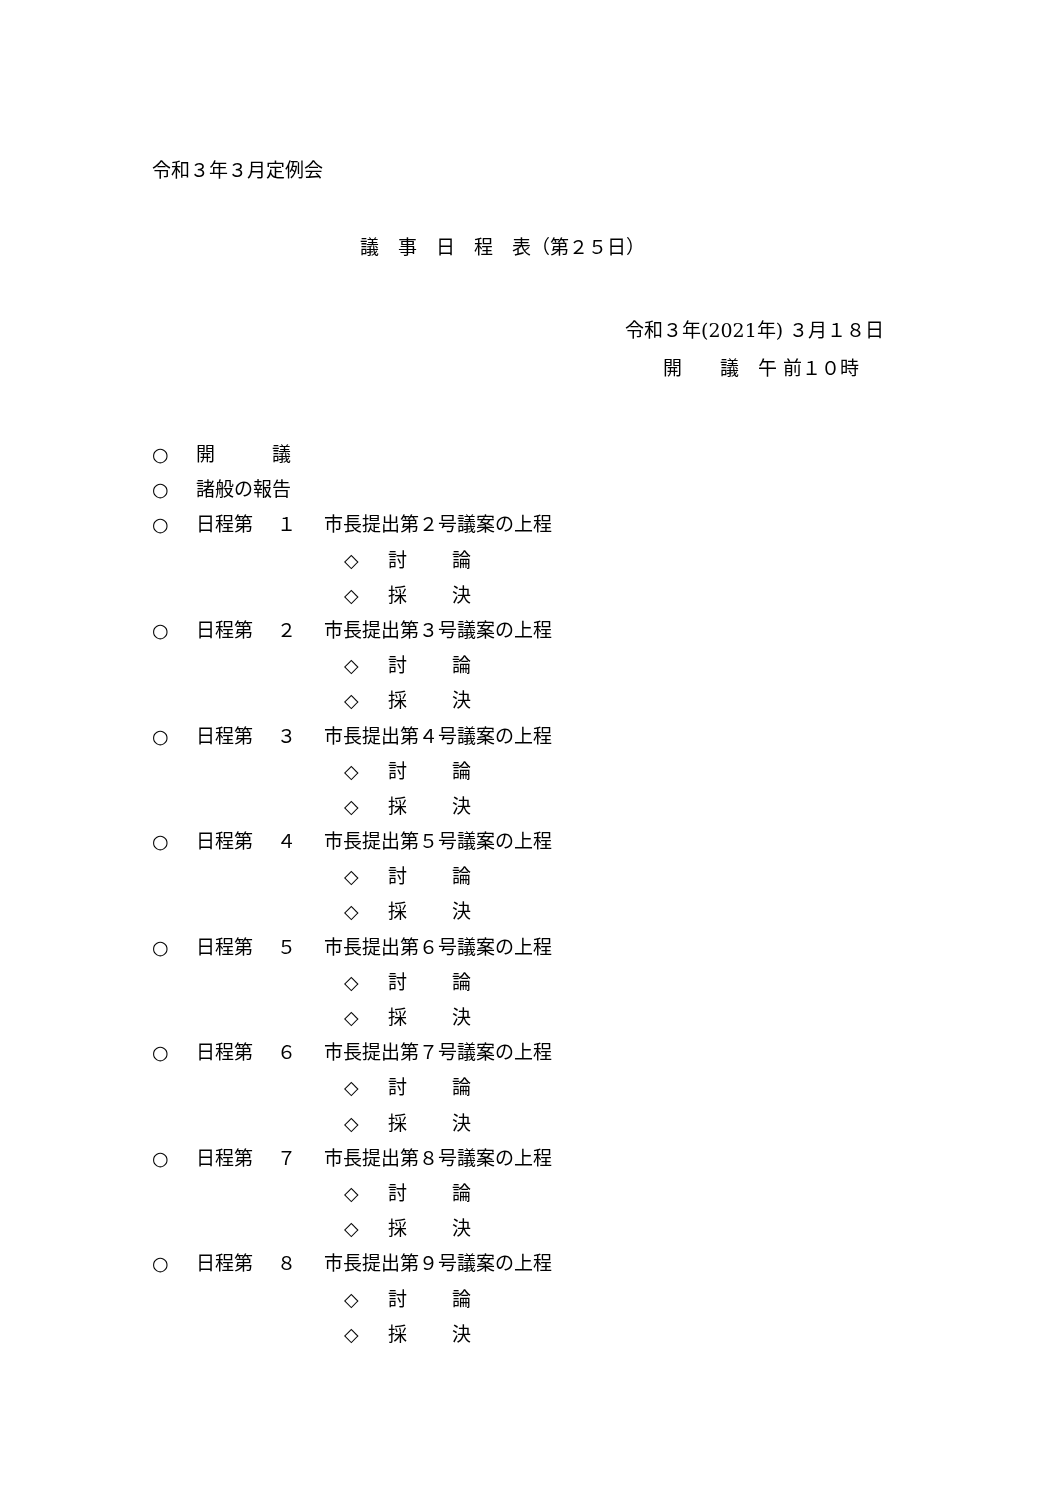令和３年３月定例会
議　事　日　程　表（第２５日）
令和３年(2021年) ３月１８日
　　開　　議　午 前１０時
○ 開　　　議
○ 諸般の報告
○ 日程第　１ 市長提出第２号議案の上程
◇ 討 論
◇ 採 決
○ 日程第　２ 市長提出第３号議案の上程
◇ 討 論
◇ 採 決
○ 日程第　３ 市長提出第４号議案の上程
◇ 討 論
◇ 採 決
○ 日程第　４ 市長提出第５号議案の上程
◇ 討 論
◇ 採 決
○ 日程第　５ 市長提出第６号議案の上程
◇ 討 論
◇ 採 決
○ 日程第　６ 市長提出第７号議案の上程
◇ 討 論
◇ 採 決
○ 日程第　７ 市長提出第８号議案の上程
◇ 討 論
◇ 採 決
○ 日程第　８ 市長提出第９号議案の上程
◇ 討 論
◇ 採 決